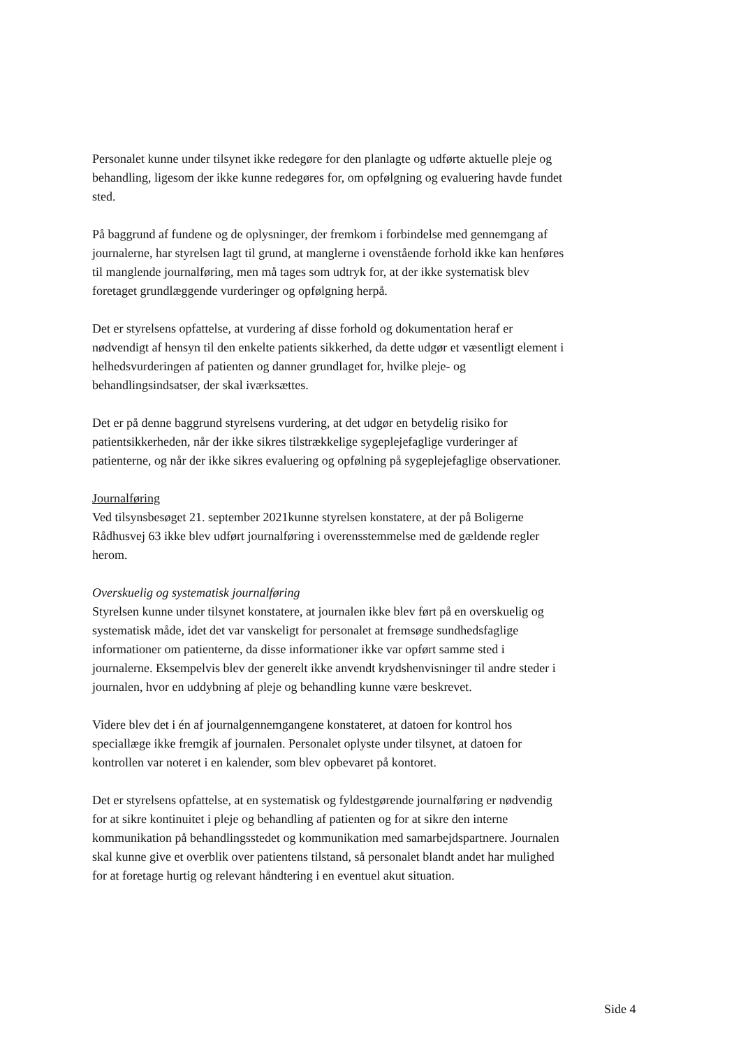Personalet kunne under tilsynet ikke redegøre for den planlagte og udførte aktuelle pleje og behandling, ligesom der ikke kunne redegøres for, om opfølgning og evaluering havde fundet sted.
På baggrund af fundene og de oplysninger, der fremkom i forbindelse med gennemgang af journalerne, har styrelsen lagt til grund, at manglerne i ovenstående forhold ikke kan henføres til manglende journalføring, men må tages som udtryk for, at der ikke systematisk blev foretaget grundlæggende vurderinger og opfølgning herpå.
Det er styrelsens opfattelse, at vurdering af disse forhold og dokumentation heraf er nødvendigt af hensyn til den enkelte patients sikkerhed, da dette udgør et væsentligt element i helhedsvurderingen af patienten og danner grundlaget for, hvilke pleje- og behandlingsindsatser, der skal iværksættes.
Det er på denne baggrund styrelsens vurdering, at det udgør en betydelig risiko for patientsikkerheden, når der ikke sikres tilstrækkelige sygeplejefaglige vurderinger af patienterne, og når der ikke sikres evaluering og opfølning på sygeplejefaglige observationer.
Journalføring
Ved tilsynsbesøget 21. september 2021kunne styrelsen konstatere, at der på Boligerne Rådhusvej 63 ikke blev udført journalføring i overensstemmelse med de gældende regler herom.
Overskuelig og systematisk journalføring
Styrelsen kunne under tilsynet konstatere, at journalen ikke blev ført på en overskuelig og systematisk måde, idet det var vanskeligt for personalet at fremsøge sundhedsfaglige informationer om patienterne, da disse informationer ikke var opført samme sted i journalerne. Eksempelvis blev der generelt ikke anvendt krydshenvisninger til andre steder i journalen, hvor en uddybning af pleje og behandling kunne være beskrevet.
Videre blev det i én af journalgennemgangene konstateret, at datoen for kontrol hos speciallæge ikke fremgik af journalen. Personalet oplyste under tilsynet, at datoen for kontrollen var noteret i en kalender, som blev opbevaret på kontoret.
Det er styrelsens opfattelse, at en systematisk og fyldestgørende journalføring er nødvendig for at sikre kontinuitet i pleje og behandling af patienten og for at sikre den interne kommunikation på behandlingsstedet og kommunikation med samarbejdspartnere. Journalen skal kunne give et overblik over patientens tilstand, så personalet blandt andet har mulighed for at foretage hurtig og relevant håndtering i en eventuel akut situation.
Side 4